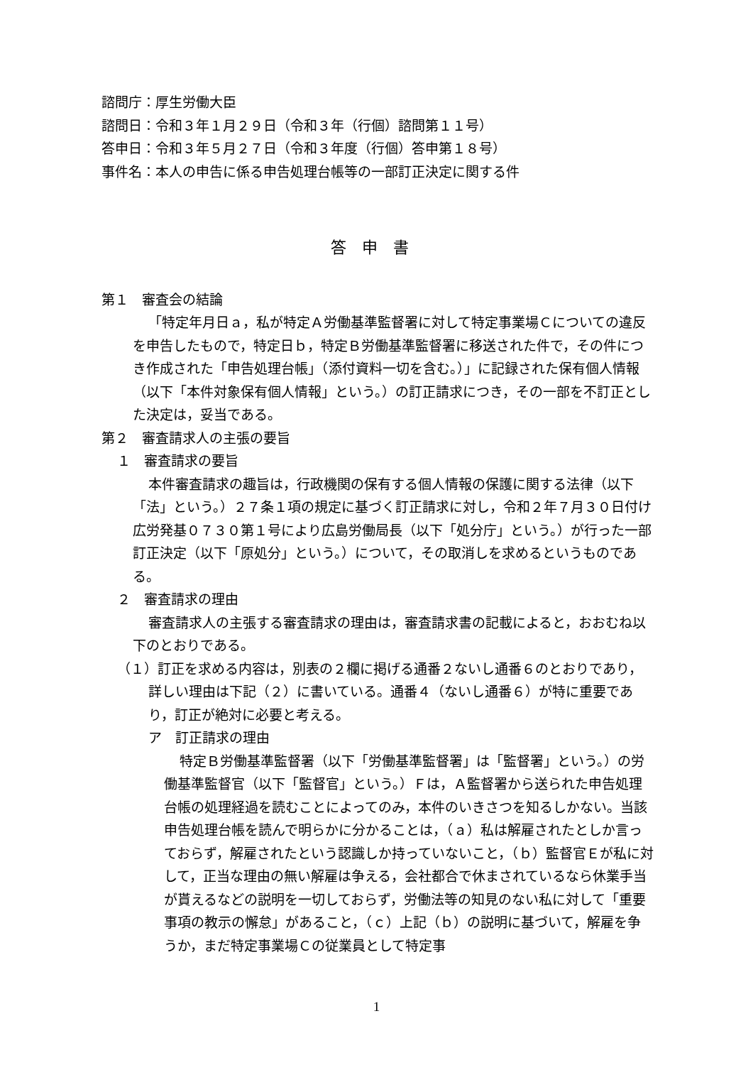諮問庁：厚生労働大臣
諮問日：令和３年１月２９日（令和３年（行個）諮問第１１号）
答申日：令和３年５月２７日（令和３年度（行個）答申第１８号）
事件名：本人の申告に係る申告処理台帳等の一部訂正決定に関する件
答申書
第１　審査会の結論
「特定年月日ａ，私が特定Ａ労働基準監督署に対して特定事業場Ｃについての違反を申告したもので，特定日ｂ，特定Ｂ労働基準監督署に移送された件で，その件につき作成された「申告処理台帳」（添付資料一切を含む。）」に記録された保有個人情報（以下「本件対象保有個人情報」という。）の訂正請求につき，その一部を不訂正とした決定は，妥当である。
第２　審査請求人の主張の要旨
１　審査請求の要旨
本件審査請求の趣旨は，行政機関の保有する個人情報の保護に関する法律（以下「法」という。）２７条１項の規定に基づく訂正請求に対し，令和２年７月３０日付け広労発基０７３０第１号により広島労働局長（以下「処分庁」という。）が行った一部訂正決定（以下「原処分」という。）について，その取消しを求めるというものである。
２　審査請求の理由
審査請求人の主張する審査請求の理由は，審査請求書の記載によると，おおむね以下のとおりである。
（１）訂正を求める内容は，別表の２欄に掲げる通番２ないし通番６のとおりであり，詳しい理由は下記（２）に書いている。通番４（ないし通番６）が特に重要であり，訂正が絶対に必要と考える。
ア　訂正請求の理由
特定Ｂ労働基準監督署（以下「労働基準監督署」は「監督署」という。）の労働基準監督官（以下「監督官」という。）Ｆは，Ａ監督署から送られた申告処理台帳の処理経過を読むことによってのみ，本件のいきさつを知るしかない。当該申告処理台帳を読んで明らかに分かることは，（ａ）私は解雇されたとしか言っておらず，解雇されたという認識しか持っていないこと，（ｂ）監督官Ｅが私に対して，正当な理由の無い解雇は争える，会社都合で休まされているなら休業手当が貰えるなどの説明を一切しておらず，労働法等の知見のない私に対して「重要事項の教示の懈怠」があること，（ｃ）上記（ｂ）の説明に基づいて，解雇を争うか，まだ特定事業場Ｃの従業員として特定事
1